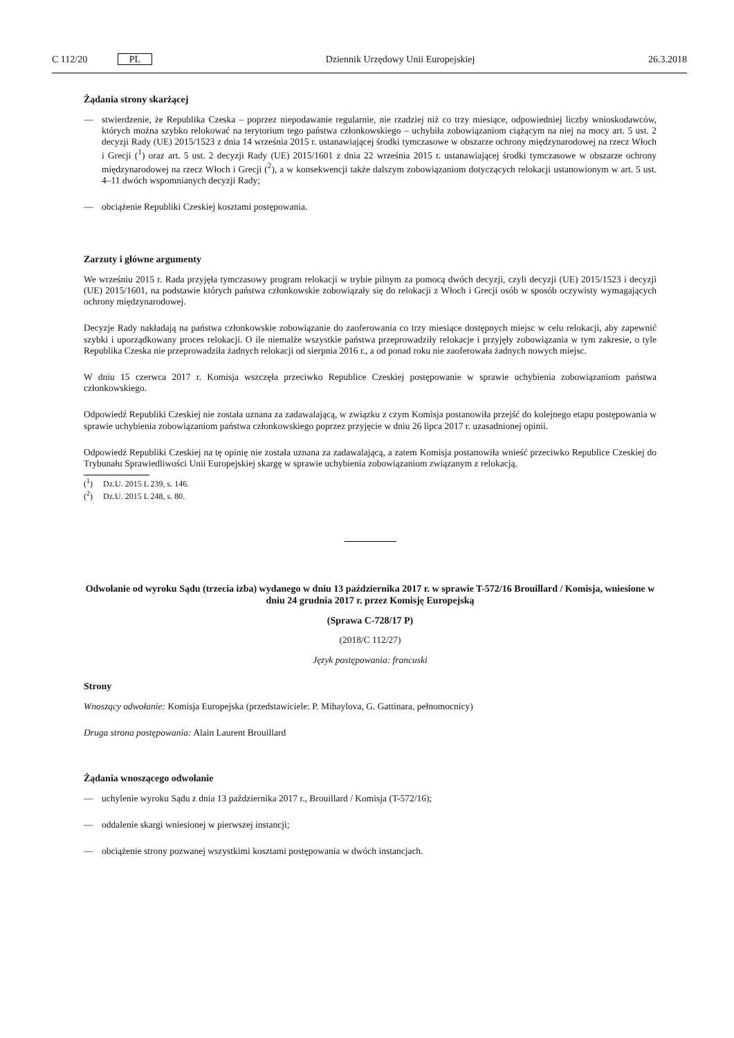C 112/20 PL Dziennik Urzędowy Unii Europejskiej 26.3.2018
Żądania strony skarżącej
— stwierdzenie, że Republika Czeska – poprzez niepodawanie regularnie, nie rzadziej niż co trzy miesiące, odpowiedniej liczby wnioskodawców, których można szybko relokować na terytorium tego państwa członkowskiego – uchybiła zobowiązaniom ciążącym na niej na mocy art. 5 ust. 2 decyzji Rady (UE) 2015/1523 z dnia 14 września 2015 r. ustanawiającej środki tymczasowe w obszarze ochrony międzynarodowej na rzecz Włoch i Grecji (<sup>1</sup>) oraz art. 5 ust. 2 decyzji Rady (UE) 2015/1601 z dnia 22 września 2015 r. ustanawiającej środki tymczasowe w obszarze ochrony międzynarodowej na rzecz Włoch i Grecji (<sup>2</sup>), a w konsekwencji także dalszym zobowiązaniom dotyczących relokacji ustanowionym w art. 5 ust. 4–11 dwóch wspomnianych decyzji Rady;
— obciążenie Republiki Czeskiej kosztami postępowania.
Zarzuty i główne argumenty
We wrześniu 2015 r. Rada przyjęła tymczasowy program relokacji w trybie pilnym za pomocą dwóch decyzji, czyli decyzji (UE) 2015/1523 i decyzji (UE) 2015/1601, na podstawie których państwa członkowskie zobowiązały się do relokacji z Włoch i Grecji osób w sposób oczywisty wymagających ochrony międzynarodowej.
Decyzje Rady nakładają na państwa członkowskie zobowiązanie do zaoferowania co trzy miesiące dostępnych miejsc w celu relokacji, aby zapewnić szybki i uporządkowany proces relokacji. O ile niemalże wszystkie państwa przeprowadziły relokacje i przyjęły zobowiązania w tym zakresie, o tyle Republika Czeska nie przeprowadziła żadnych relokacji od sierpnia 2016 r., a od ponad roku nie zaoferowała żadnych nowych miejsc.
W dniu 15 czerwca 2017 r. Komisja wszczęła przeciwko Republice Czeskiej postępowanie w sprawie uchybienia zobowiązaniom państwa członkowskiego.
Odpowiedź Republiki Czeskiej nie została uznana za zadawalającą, w związku z czym Komisja postanowiła przejść do kolejnego etapu postępowania w sprawie uchybienia zobowiązaniom państwa członkowskiego poprzez przyjęcie w dniu 26 lipca 2017 r. uzasadnionej opinii.
Odpowiedź Republiki Czeskiej na tę opinię nie została uznana za zadawalającą, a zatem Komisja postanowiła wnieść przeciwko Republice Czeskiej do Trybunału Sprawiedliwości Unii Europejskiej skargę w sprawie uchybienia zobowiązaniom związanym z relokacją.
(<sup>1</sup>) Dz.U. 2015 L 239, s. 146.
(<sup>2</sup>) Dz.U. 2015 L 248, s. 80.
Odwołanie od wyroku Sądu (trzecia izba) wydanego w dniu 13 października 2017 r. w sprawie T-572/16 Brouillard / Komisja, wniesione w dniu 24 grudnia 2017 r. przez Komisję Europejską
(Sprawa C-728/17 P)
(2018/C 112/27)
Język postępowania: francuski
Strony
Wnoszący odwołanie: Komisja Europejska (przedstawiciele: P. Mihaylova, G. Gattinara, pełnomocnicy)
Druga strona postępowania: Alain Laurent Brouillard
Żądania wnoszącego odwołanie
— uchylenie wyroku Sądu z dnia 13 października 2017 r., Brouillard / Komisja (T-572/16);
— oddalenie skargi wniesionej w pierwszej instancji;
— obciążenie strony pozwanej wszystkimi kosztami postępowania w dwóch instancjach.